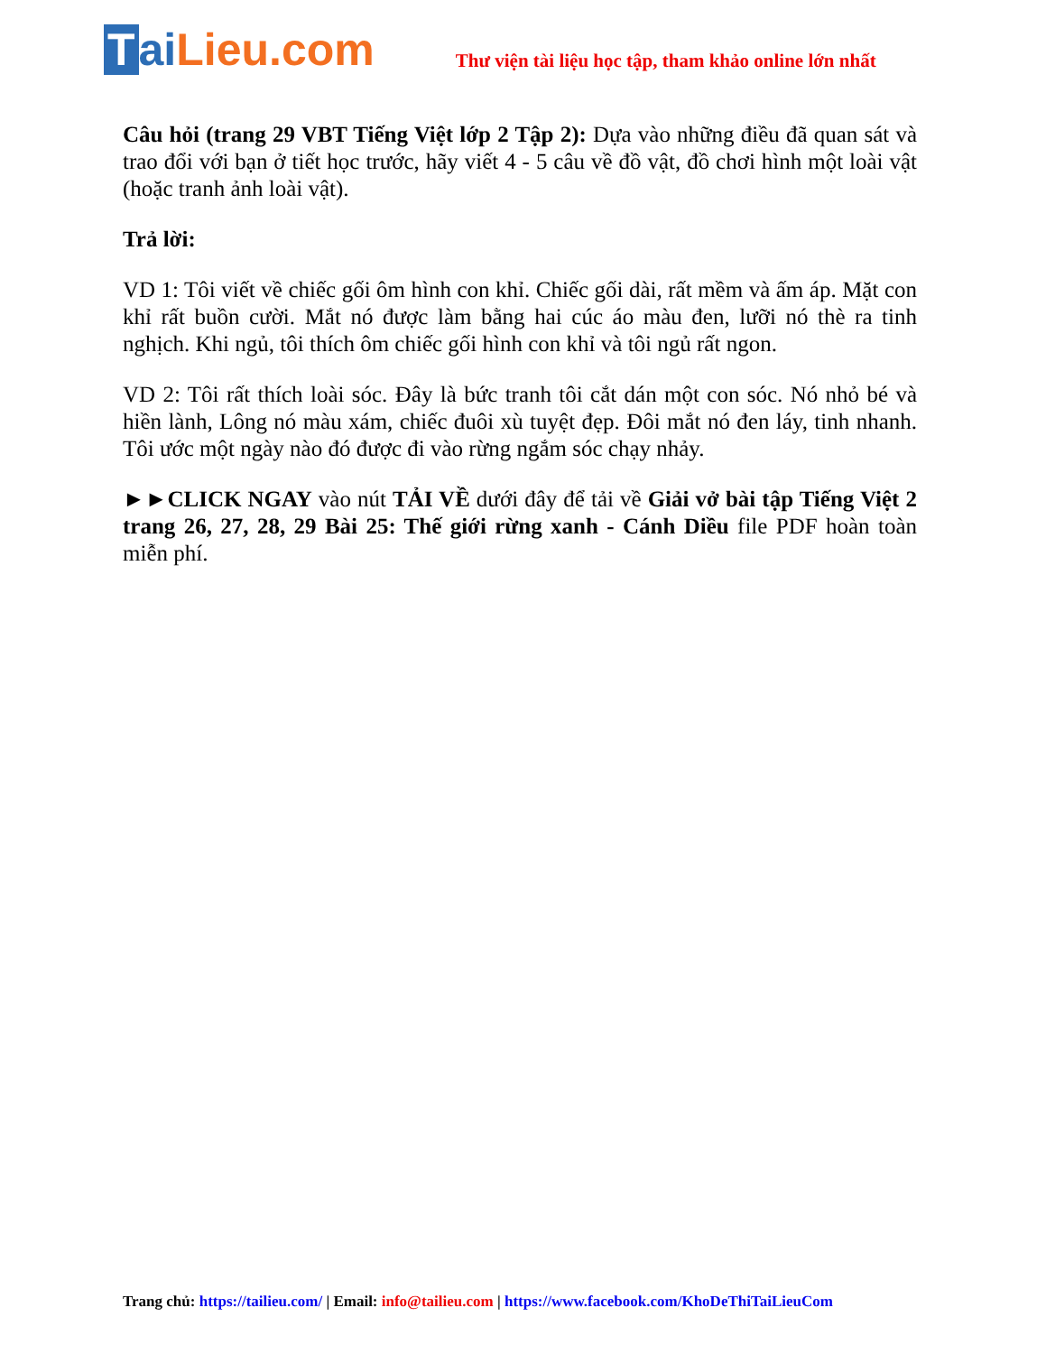TaiLieu.com
Thư viện tài liệu học tập, tham khảo online lớn nhất
Câu hỏi (trang 29 VBT Tiếng Việt lớp 2 Tập 2): Dựa vào những điều đã quan sát và trao đổi với bạn ở tiết học trước, hãy viết 4 - 5 câu về đồ vật, đồ chơi hình một loài vật (hoặc tranh ảnh loài vật).
Trả lời:
VD 1: Tôi viết về chiếc gối ôm hình con khỉ. Chiếc gối dài, rất mềm và ấm áp. Mặt con khỉ rất buồn cười. Mắt nó được làm bằng hai cúc áo màu đen, lưỡi nó thè ra tinh nghịch. Khi ngủ, tôi thích ôm chiếc gối hình con khỉ và tôi ngủ rất ngon.
VD 2: Tôi rất thích loài sóc. Đây là bức tranh tôi cắt dán một con sóc. Nó nhỏ bé và hiền lành, Lông nó màu xám, chiếc đuôi xù tuyệt đẹp. Đôi mắt nó đen láy, tinh nhanh. Tôi ước một ngày nào đó được đi vào rừng ngắm sóc chạy nhảy.
►►CLICK NGAY vào nút TẢI VỀ dưới đây để tải về Giải vở bài tập Tiếng Việt 2 trang 26, 27, 28, 29 Bài 25: Thế giới rừng xanh - Cánh Diều file PDF hoàn toàn miễn phí.
Trang chủ: https://tailieu.com/ | Email: info@tailieu.com | https://www.facebook.com/KhoDeThiTaiLieuCom